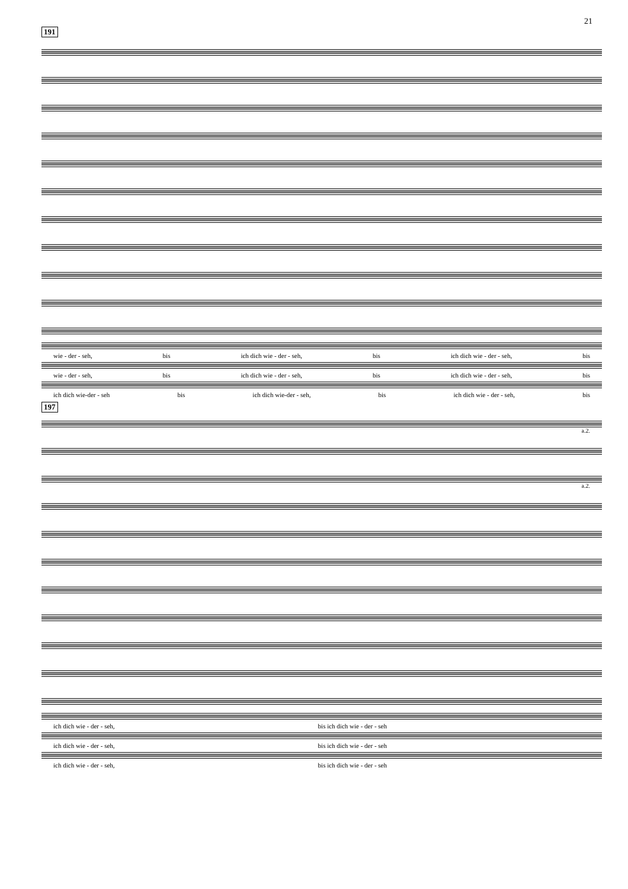21
191
wie - der - seh, bis ich dich wie - der - seh, bis ich dich wie - der - seh, bis
wie - der - seh, bis ich dich wie - der - seh, bis ich dich wie - der - seh, bis
ich dich wie-der - seh bis ich dich wie-der - seh, bis ich dich wie - der - seh, bis
197
a.2.
a.2.
ich dich wie - der - seh, bis ich dich wie - der - seh
ich dich wie - der - seh, bis ich dich wie - der - seh
ich dich wie - der - seh, bis ich dich wie - der - seh